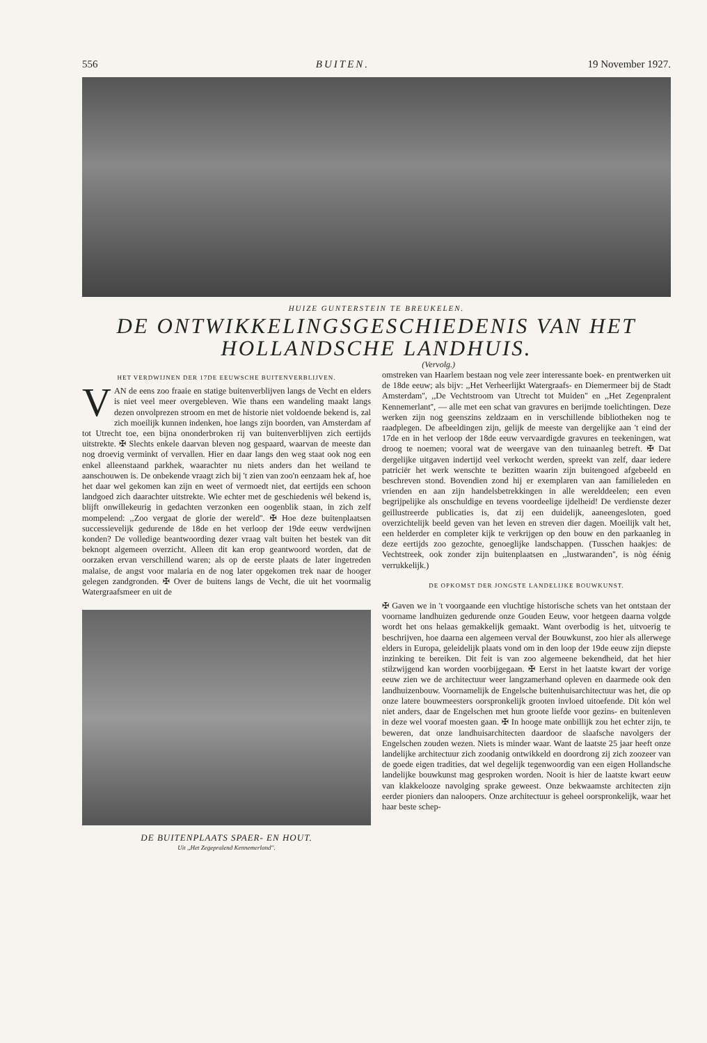556 BUITEN. 19 November 1927.
HUIZE GUNTERSTEIN TE BREUKELEN.
DE ONTWIKKELINGSGESCHIEDENIS VAN HET
HOLLANDSCHE LANDHUIS.
(Vervolg.)
HET VERDWIJNEN DER 17DE EEUWSCHE BUITENVERBLIJVEN.
VAN de eens zoo fraaie en statige buitenverblijven langs de Vecht en elders is niet veel meer overgebleven. Wie thans een wandeling maakt langs dezen onvolprezen stroom en met de historie niet voldoende bekend is, zal zich moeilijk kunnen indenken, hoe langs zijn boorden, van Amsterdam af tot Utrecht toe, een bijna ononderbroken rij van buitenverblijven zich eertijds uitstrekte. ✠ Slechts enkele daarvan bleven nog gespaard, waarvan de meeste dan nog droevig verminkt of vervallen. Hier en daar langs den weg staat ook nog een enkel alleenstaand parkhek, waarachter nu niets anders dan het weiland te aanschouwen is. De onbekende vraagt zich bij 't zien van zoo'n eenzaam hek af, hoe het daar wel gekomen kan zijn en weet of vermoedt niet, dat eertijds een schoon landgoed zich daarachter uitstrekte. Wie echter met de geschiedenis wél bekend is, blijft onwillekeurig in gedachten verzonken een oogenblik staan, in zich zelf mompelend: ,,Zoo vergaat de glorie der wereld''. ✠ Hoe deze buitenplaatsen successievelijk gedurende de 18de en het verloop der 19de eeuw verdwijnen konden? De volledige beantwoording dezer vraag valt buiten het bestek van dit beknopt algemeen overzicht. Alleen dit kan erop geantwoord worden, dat de oorzaken ervan verschillend waren; als op de eerste plaats de later ingetreden malaise, de angst voor malaria en de nog later opgekomen trek naar de hooger gelegen zandgronden. ✠ Over de buitens langs de Vecht, die uit het voormalig Watergraafsmeer en uit de
DE BUITENPLAATS SPAER- EN HOUT.
Uit ,,Het Zegepralend Kennemerland''.
omstreken van Haarlem bestaan nog vele zeer interessante boek- en prentwerken uit de 18de eeuw; als bijv: ,,Het Verheerlijkt Watergraafs- en Diemermeer bij de Stadt Amsterdam'', ,,De Vechtstroom van Utrecht tot Muiden'' en ,,Het Zegenpralent Kennemerlant'', — alle met een schat van gravures en berijmde toelichtingen. Deze werken zijn nog geenszins zeldzaam en in verschillende bibliotheken nog te raadplegen. De afbeeldingen zijn, gelijk de meeste van dergelijke aan 't eind der 17de en in het verloop der 18de eeuw vervaardigde gravures en teekeningen, wat droog te noemen; vooral wat de weergave van den tuinaanleg betreft. ✠ Dat dergelijke uitgaven indertijd veel verkocht werden, spreekt van zelf, daar iedere patriciër het werk wenschte te bezitten waarin zijn buitengoed afgebeeld en beschreven stond. Bovendien zond hij er exemplaren van aan familieleden en vrienden en aan zijn handelsbetrekkingen in alle werelddeelen; een even begrijpelijke als onschuldige en tevens voordeelige ijdelheid! De verdienste dezer geillustreerde publicaties is, dat zij een duidelijk, aaneengesloten, goed overzichtelijk beeld geven van het leven en streven dier dagen. Moeilijk valt het, een helderder en completer kijk te verkrijgen op den bouw en den parkaanleg in deze eertijds zoo gezochte, genoeglijke landschappen. (Tusschen haakjes: de Vechtstreek, ook zonder zijn buitenplaatsen en ,,lustwaranden'', is nòg éénig verrukkelijk.)
DE OPKOMST DER JONGSTE LANDELIJKE BOUWKUNST.
✠ Gaven we in 't voorgaande een vluchtige historische schets van het ontstaan der voorname landhuizen gedurende onze Gouden Eeuw, voor hetgeen daarna volgde wordt het ons helaas gemakkelijk gemaakt. Want overbodig is het, uitvoerig te beschrijven, hoe daarna een algemeen verval der Bouwkunst, zoo hier als allerwege elders in Europa, geleidelijk plaats vond om in den loop der 19de eeuw zijn diepste inzinking te bereiken. Dit feit is van zoo algemeene bekendheid, dat het hier stilzwijgend kan worden voorbijgegaan. ✠ Eerst in het laatste kwart der vorige eeuw zien we de architectuur weer langzamerhand opleven en daarmede ook den landhuizenbouw. Voornamelijk de Engelsche buitenhuisarchitectuur was het, die op onze latere bouwmeesters oorspronkelijk grooten invloed uitoefende. Dit kón wel niet anders, daar de Engelschen met hun groote liefde voor gezins- en buitenleven in deze wel vooraf moesten gaan. ✠ In hooge mate onbillijk zou het echter zijn, te beweren, dat onze landhuisarchitecten daardoor de slaafsche navolgers der Engelschen zouden wezen. Niets is minder waar. Want de laatste 25 jaar heeft onze landelijke architectuur zich zoodanig ontwikkeld en doordrong zij zich zoozeer van de goede eigen tradities, dat wel degelijk tegenwoordig van een eigen Hollandsche landelijke bouwkunst mag gesproken worden. Nooit is hier de laatste kwart eeuw van klakkelooze navolging sprake geweest. Onze bekwaamste architecten zijn eerder pioniers dan naloopers. Onze architectuur is geheel oorspronkelijk, waar het haar beste schep-